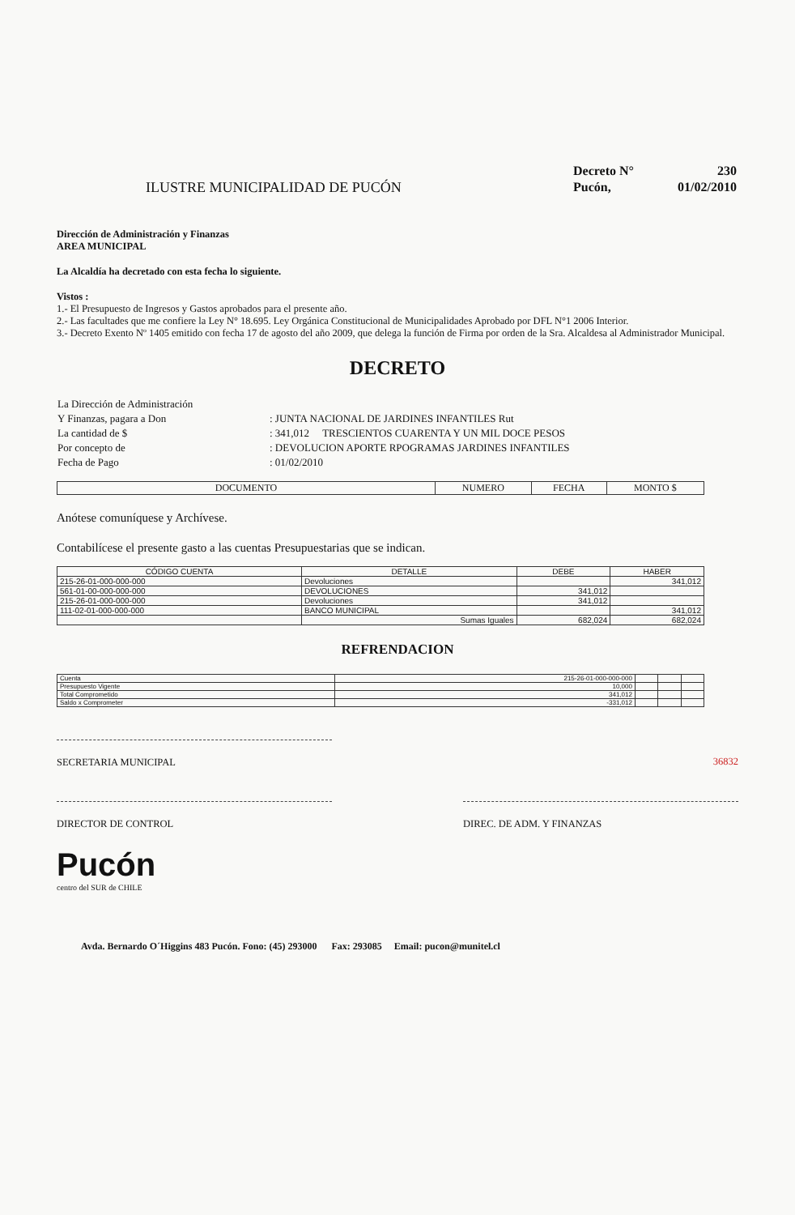ILUSTRE MUNICIPALIDAD DE PUCÓN
| Decreto N° | 230 |
| Pucón, | 01/02/2010 |
Dirección de Administración y Finanzas
AREA MUNICIPAL
La Alcaldía ha decretado con esta fecha lo siguiente.
Vistos :
1.- El Presupuesto de Ingresos y Gastos aprobados para el presente año.
2.- Las facultades que me confiere la Ley N° 18.695. Ley Orgánica Constitucional de Municipalidades Aprobado por DFL N°1 2006 Interior.
3.- Decreto Exento Nº 1405 emitido con fecha 17 de agosto del año 2009, que delega la función de Firma por orden de la Sra. Alcaldesa al Administrador Municipal.
DECRETO
| La Dirección de Administración | |
| Y Finanzas, pagara a Don | : JUNTA NACIONAL DE JARDINES INFANTILES Rut |
| La cantidad de $ | : 341,012 TRESCIENTOS CUARENTA Y UN MIL DOCE PESOS |
| Por concepto de | : DEVOLUCION APORTE RPOGRAMAS JARDINES INFANTILES |
| Fecha de Pago | : 01/02/2010 |
| DOCUMENTO | NUMERO | FECHA | MONTO $ |
| --- | --- | --- | --- |
Anótese comuníquese y Archívese.
Contabilícese el presente gasto a las cuentas Presupuestarias que se indican.
| CÓDIGO CUENTA | DETALLE | DEBE | HABER |
| --- | --- | --- | --- |
| 215-26-01-000-000-000 | Devoluciones | | 341,012 |
| 561-01-00-000-000-000 | DEVOLUCIONES | 341,012 | |
| 215-26-01-000-000-000 | Devoluciones | 341,012 | |
| 111-02-01-000-000-000 | BANCO MUNICIPAL | | 341,012 |
| | Sumas Iguales | 682,024 | 682,024 |
REFRENDACION
| Cuenta | 215-26-01-000-000-000 | | | |
| Presupuesto Vigente | 10,000 | | | |
| Total Comprometido | 341,012 | | | |
| Saldo x Comprometer | -331,012 | | | |
SECRETARIA MUNICIPAL 36832
DIRECTOR DE CONTROL DIREC. DE ADM. Y FINANZAS
Pucón
centro del SUR de CHILE
Avda. Bernardo O´Higgins 483 Pucón. Fono: (45) 293000 Fax: 293085 Email: pucon@munitel.cl